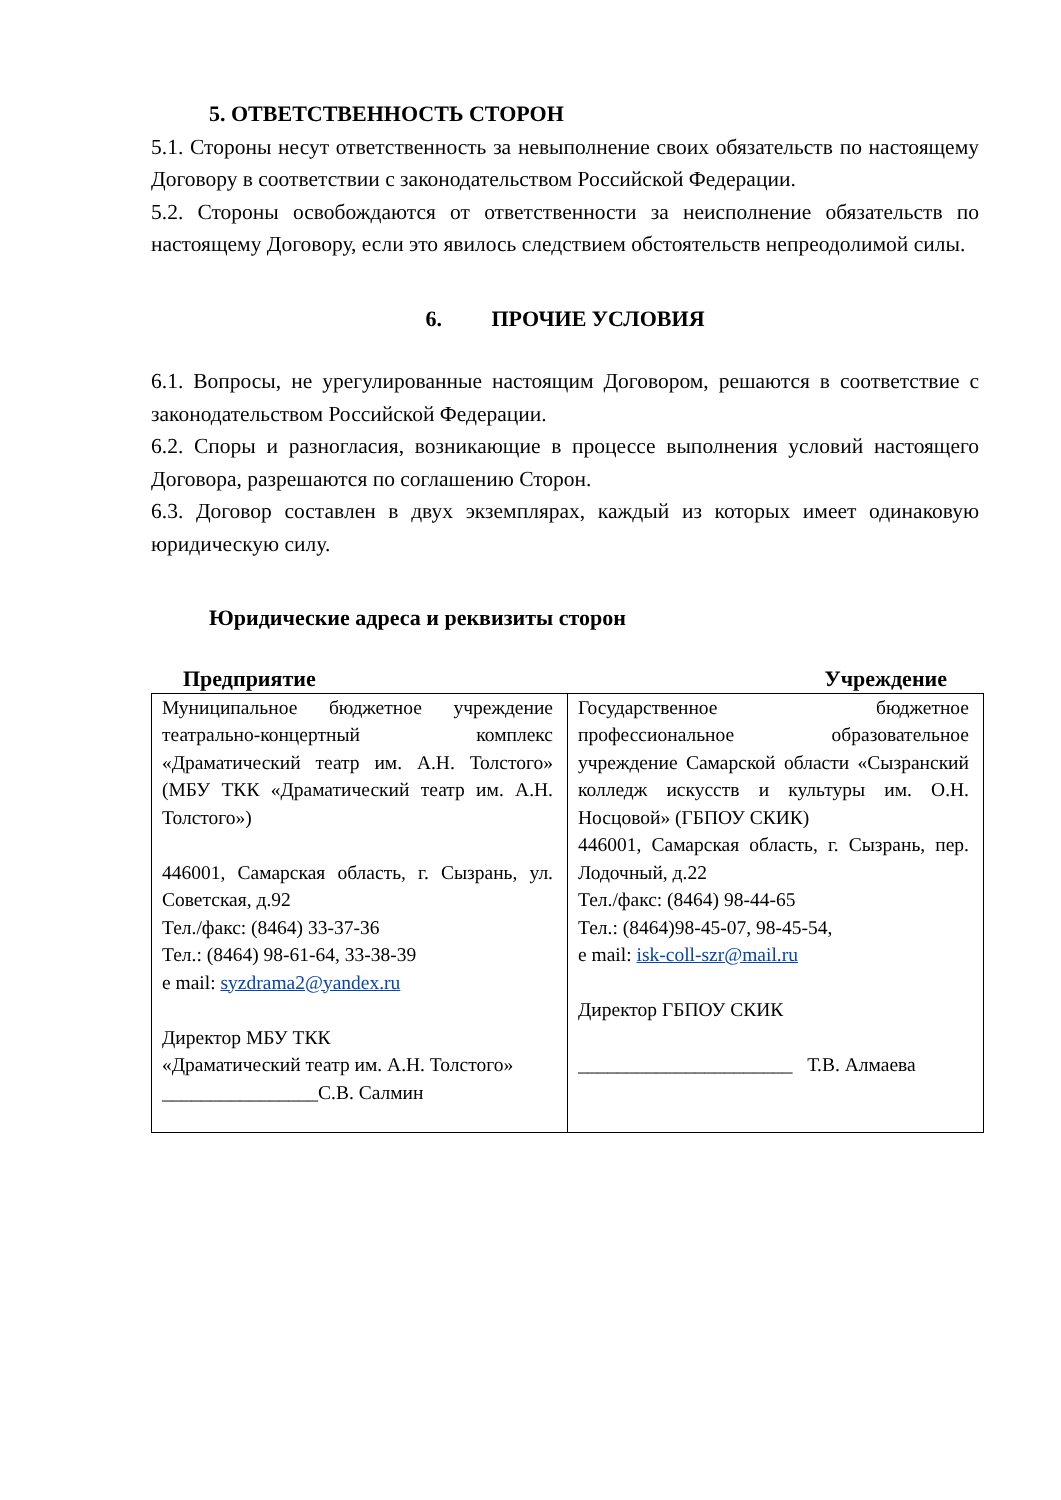5. ОТВЕТСТВЕННОСТЬ СТОРОН
5.1. Стороны несут ответственность за невыполнение своих обязательств по настоящему Договору в соответствии с законодательством Российской Федерации.
5.2. Стороны освобождаются от ответственности за неисполнение обязательств по настоящему Договору, если это явилось следствием обстоятельств непреодолимой силы.
6. ПРОЧИЕ УСЛОВИЯ
6.1. Вопросы, не урегулированные настоящим Договором, решаются в соответствие с законодательством Российской Федерации.
6.2. Споры и разногласия, возникающие в процессе выполнения условий настоящего Договора, разрешаются по соглашению Сторон.
6.3. Договор составлен в двух экземплярах, каждый из которых имеет одинаковую юридическую силу.
Юридические адреса и реквизиты сторон
Предприятие Учреждение
| Муниципальное бюджетное учреждение театрально-концертный комплекс «Драматический театр им. А.Н. Толстого» (МБУ ТКК «Драматический театр им. А.Н. Толстого») 446001, Самарская область, г. Сызрань, ул. Советская, д.92 Тел./факс: (8464) 33-37-36 Тел.: (8464) 98-61-64, 33-38-39 e mail: syzdrama2@yandex.ru Директор МБУ ТКК «Драматический театр им. А.Н. Толстого» ________________С.В. Салмин | Государственное бюджетное профессиональное образовательное учреждение Самарской области «Сызранский колледж искусств и культуры им. О.Н. Носцовой» (ГБПОУ СКИК) 446001, Самарская область, г. Сызрань, пер. Лодочный, д.22 Тел./факс: (8464) 98-44-65 Тел.: (8464)98-45-07, 98-45-54, e mail: isk-coll-szr@mail.ru Директор ГБПОУ СКИК ______________________ Т.В. Алмаева |